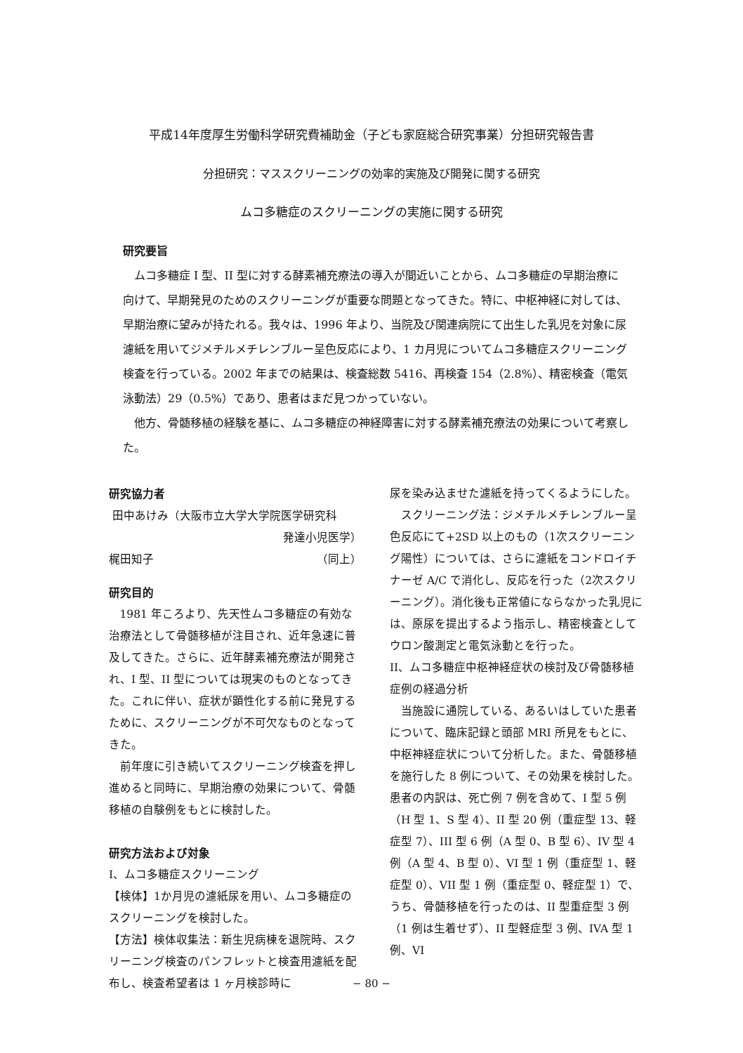平成14年度厚生労働科学研究費補助金（子ども家庭総合研究事業）分担研究報告書
分担研究：マススクリーニングの効率的実施及び開発に関する研究
ムコ多糖症のスクリーニングの実施に関する研究
研究要旨
ムコ多糖症 I 型、II 型に対する酵素補充療法の導入が間近いことから、ムコ多糖症の早期治療に向けて、早期発見のためのスクリーニングが重要な問題となってきた。特に、中枢神経に対しては、早期治療に望みが持たれる。我々は、1996 年より、当院及び関連病院にて出生した乳児を対象に尿濾紙を用いてジメチルメチレンブルー呈色反応により、1 カ月児についてムコ多糖症スクリーニング検査を行っている。2002 年までの結果は、検査総数 5416、再検査 154（2.8%）、精密検査（電気泳動法）29（0.5%）であり、患者はまだ見つかっていない。
他方、骨髄移植の経験を基に、ムコ多糖症の神経障害に対する酵素補充療法の効果について考察した。
研究協力者
田中あけみ（大阪市立大学大学院医学研究科
発達小児医学）
梶田知子 （同上）
研究目的
1981 年ころより、先天性ムコ多糖症の有効な治療法として骨髄移植が注目され、近年急速に普及してきた。さらに、近年酵素補充療法が開発され、I 型、II 型については現実のものとなってきた。これに伴い、症状が顕性化する前に発見するために、スクリーニングが不可欠なものとなってきた。
前年度に引き続いてスクリーニング検査を押し進めると同時に、早期治療の効果について、骨髄移植の自験例をもとに検討した。
研究方法および対象
I、ムコ多糖症スクリーニング
【検体】1か月児の濾紙尿を用い、ムコ多糖症のスクリーニングを検討した。
【方法】検体収集法：新生児病棟を退院時、スクリーニング検査のパンフレットと検査用濾紙を配布し、検査希望者は 1 ヶ月検診時に
尿を染み込ませた濾紙を持ってくるようにした。
スクリーニング法：ジメチルメチレンブルー呈色反応にて+2SD 以上のもの（1次スクリーニング陽性）については、さらに濾紙をコンドロイチナーゼ A/C で消化し、反応を行った（2次スクリーニング）。消化後も正常値にならなかった乳児には、原尿を提出するよう指示し、精密検査としてウロン酸測定と電気泳動とを行った。
II、ムコ多糖症中枢神経症状の検討及び骨髄移植症例の経過分析
当施設に通院している、あるいはしていた患者について、臨床記録と頭部 MRI 所見をもとに、中枢神経症状について分析した。また、骨髄移植を施行した 8 例について、その効果を検討した。患者の内訳は、死亡例 7 例を含めて、I 型 5 例（H 型 1、S 型 4）、II 型 20 例（重症型 13、軽症型 7）、III 型 6 例（A 型 0、B 型 6）、IV 型 4 例（A 型 4、B 型 0）、VI 型 1 例（重症型 1、軽症型 0）、VII 型 1 例（重症型 0、軽症型 1）で、うち、骨髄移植を行ったのは、II 型重症型 3 例（1 例は生着せず）、II 型軽症型 3 例、IVA 型 1 例、VI
− 80 −